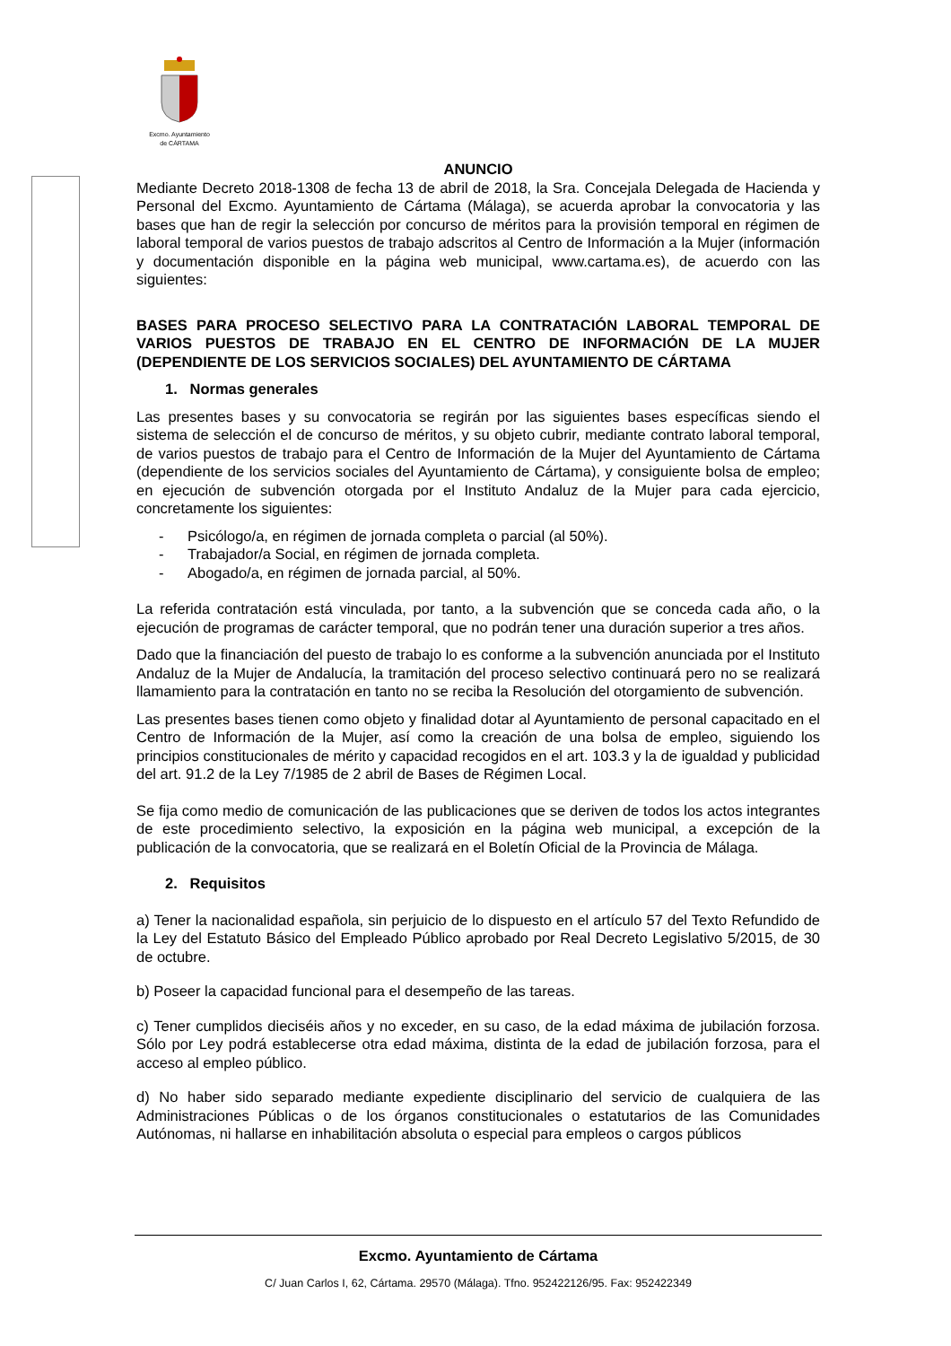Excmo. Ayuntamiento
de CÁRTAMA
ANUNCIO
Mediante Decreto 2018-1308 de fecha 13 de abril de 2018, la Sra. Concejala Delegada de Hacienda y Personal del Excmo. Ayuntamiento de Cártama (Málaga), se acuerda aprobar la convocatoria y las bases que han de regir la selección por concurso de méritos para la provisión temporal en régimen de laboral temporal de varios puestos de trabajo adscritos al Centro de Información a la Mujer (información y documentación disponible en la página web municipal, www.cartama.es), de acuerdo con las siguientes:
BASES PARA PROCESO SELECTIVO PARA LA CONTRATACIÓN LABORAL TEMPORAL DE VARIOS PUESTOS DE TRABAJO EN EL CENTRO DE INFORMACIÓN DE LA MUJER (DEPENDIENTE DE LOS SERVICIOS SOCIALES) DEL AYUNTAMIENTO DE CÁRTAMA
1. Normas generales
Las presentes bases y su convocatoria se regirán por las siguientes bases específicas siendo el sistema de selección el de concurso de méritos, y su objeto cubrir, mediante contrato laboral temporal, de varios puestos de trabajo para el Centro de Información de la Mujer del Ayuntamiento de Cártama (dependiente de los servicios sociales del Ayuntamiento de Cártama), y consiguiente bolsa de empleo; en ejecución de subvención otorgada por el Instituto Andaluz de la Mujer para cada ejercicio, concretamente los siguientes:
- Psicólogo/a, en régimen de jornada completa o parcial (al 50%).
- Trabajador/a Social, en régimen de jornada completa.
- Abogado/a, en régimen de jornada parcial, al 50%.
La referida contratación está vinculada, por tanto, a la subvención que se conceda cada año, o la ejecución de programas de carácter temporal, que no podrán tener una duración superior a tres años.
Dado que la financiación del puesto de trabajo lo es conforme a la subvención anunciada por el Instituto Andaluz de la Mujer de Andalucía, la tramitación del proceso selectivo continuará pero no se realizará llamamiento para la contratación en tanto no se reciba la Resolución del otorgamiento de subvención.
Las presentes bases tienen como objeto y finalidad dotar al Ayuntamiento de personal capacitado en el Centro de Información de la Mujer, así como la creación de una bolsa de empleo, siguiendo los principios constitucionales de mérito y capacidad recogidos en el art. 103.3 y la de igualdad y publicidad del art. 91.2 de la Ley 7/1985 de 2 abril de Bases de Régimen Local.
Se fija como medio de comunicación de las publicaciones que se deriven de todos los actos integrantes de este procedimiento selectivo, la exposición en la página web municipal, a excepción de la publicación de la convocatoria, que se realizará en el Boletín Oficial de la Provincia de Málaga.
2. Requisitos
a) Tener la nacionalidad española, sin perjuicio de lo dispuesto en el artículo 57 del Texto Refundido de la Ley del Estatuto Básico del Empleado Público aprobado por Real Decreto Legislativo 5/2015, de 30 de octubre.
b) Poseer la capacidad funcional para el desempeño de las tareas.
c) Tener cumplidos dieciséis años y no exceder, en su caso, de la edad máxima de jubilación forzosa. Sólo por Ley podrá establecerse otra edad máxima, distinta de la edad de jubilación forzosa, para el acceso al empleo público.
d) No haber sido separado mediante expediente disciplinario del servicio de cualquiera de las Administraciones Públicas o de los órganos constitucionales o estatutarios de las Comunidades Autónomas, ni hallarse en inhabilitación absoluta o especial para empleos o cargos públicos
Excmo. Ayuntamiento de Cártama
C/ Juan Carlos I, 62, Cártama. 29570 (Málaga). Tfno. 952422126/95. Fax: 952422349